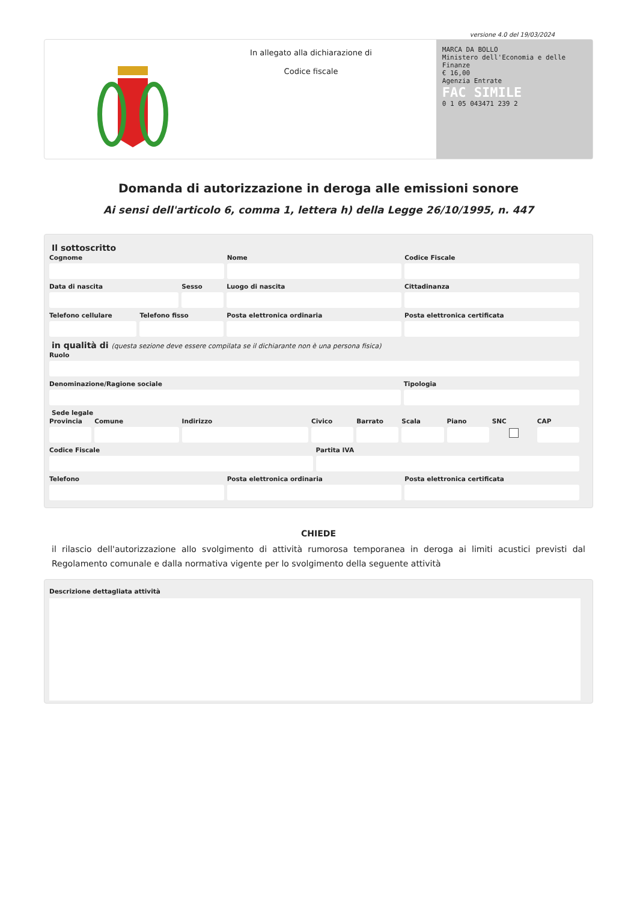versione 4.0 del 19/03/2024
In allegato alla dichiarazione di
Codice fiscale
MARCA DA BOLLO
Ministero dell'Economia e delle Finanze
€ 16,00
Agenzia Entrate
FAC SIMILE
0 1 05 043471 239 2
Domanda di autorizzazione in deroga alle emissioni sonore
Ai sensi dell'articolo 6, comma 1, lettera h) della Legge 26/10/1995, n. 447
Il sottoscritto
Cognome Nome Codice Fiscale
Data di nascita Sesso Luogo di nascita Cittadinanza
Telefono cellulare Telefono fisso Posta elettronica ordinaria Posta elettronica certificata
in qualità di (questa sezione deve essere compilata se il dichiarante non è una persona fisica)
Ruolo
Denominazione/Ragione sociale Tipologia
Sede legale
Provincia Comune Indirizzo Civico Barrato Scala Piano SNC CAP
Codice Fiscale Partita IVA
Telefono Posta elettronica ordinaria Posta elettronica certificata
CHIEDE
il rilascio dell'autorizzazione allo svolgimento di attività rumorosa temporanea in deroga ai limiti acustici previsti dal Regolamento comunale e dalla normativa vigente per lo svolgimento della seguente attività
Descrizione dettagliata attività